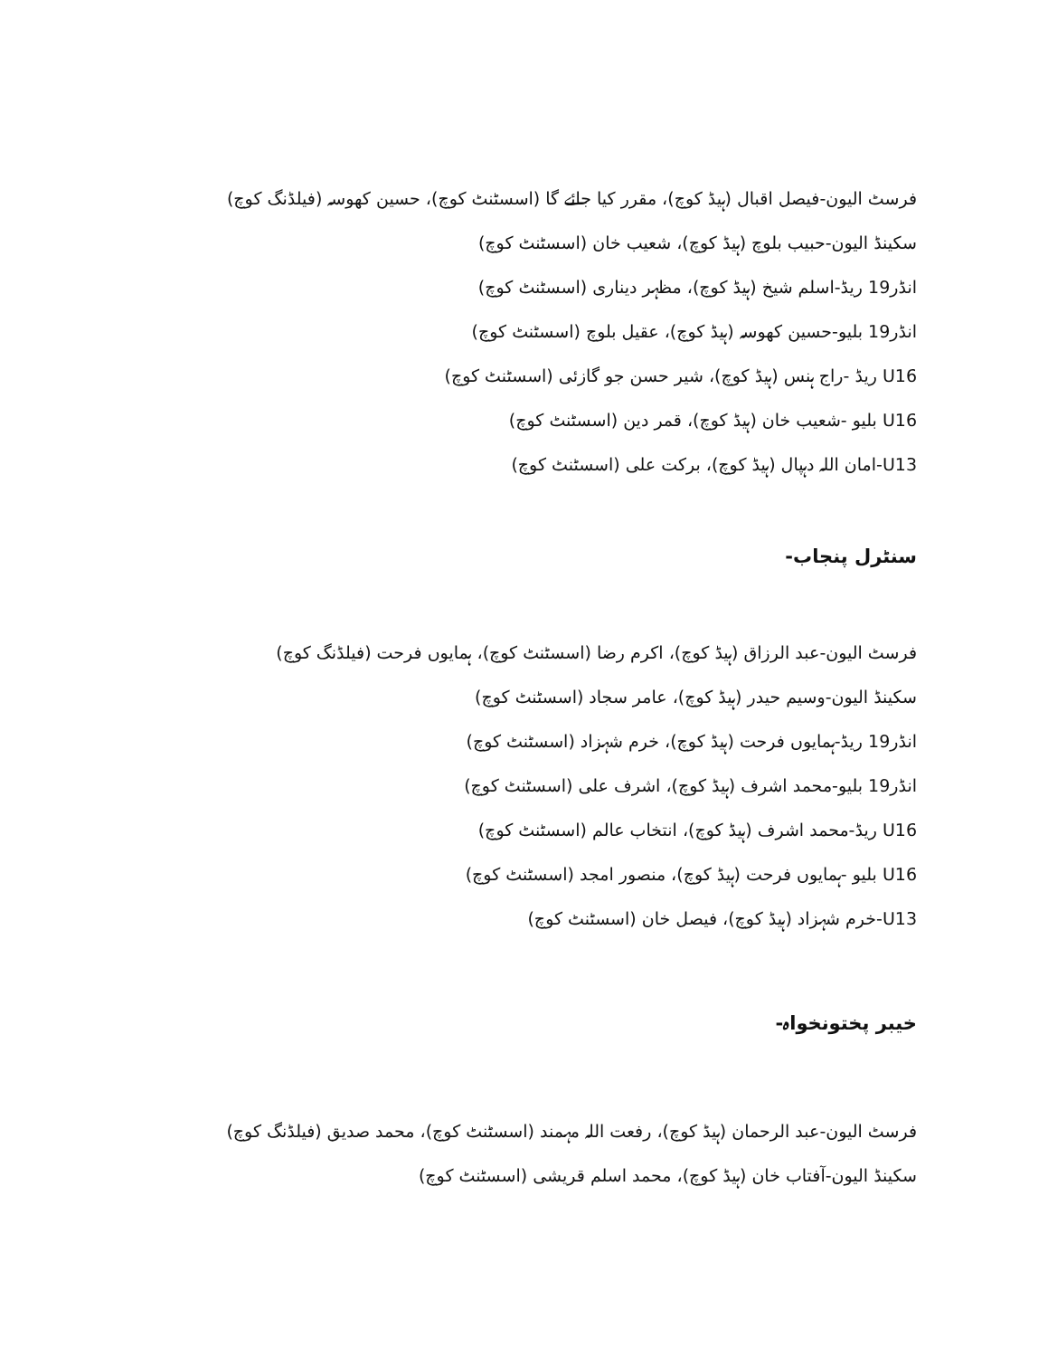فرسٹ الیون-فیصل اقبال (ہیڈ کوچ)، مقرر کیا جائے گا (اسسٹنٹ کوچ)، حسین کھوسہ (فیلڈنگ کوچ)
سکینڈ الیون-حبیب بلوچ (ہیڈ کوچ)، شعیب خان (اسسٹنٹ کوچ)
انڈر19 ریڈ-اسلم شیخ (ہیڈ کوچ)، مظہر دیناری (اسسٹنٹ کوچ)
انڈر19 بلیو-حسین کھوسہ (ہیڈ کوچ)، عقیل بلوچ (اسسٹنٹ کوچ)
U16 ریڈ -راج ہنس (ہیڈ کوچ)، شیر حسن جو گازئی (اسسٹنٹ کوچ)
U16 بلیو -شعیب خان (ہیڈ کوچ)، قمر دین (اسسٹنٹ کوچ)
U13-امان اللہ دہپال (ہیڈ کوچ)، برکت علی (اسسٹنٹ کوچ)
سنٹرل پنجاب-
فرسٹ الیون-عبد الرزاق (ہیڈ کوچ)، اکرم رضا (اسسٹنٹ کوچ)، ہمایوں فرحت (فیلڈنگ کوچ)
سکینڈ الیون-وسیم حیدر (ہیڈ کوچ)، عامر سجاد (اسسٹنٹ کوچ)
انڈر19 ریڈ-ہمایوں فرحت (ہیڈ کوچ)، خرم شہزاد (اسسٹنٹ کوچ)
انڈر19 بلیو-محمد اشرف (ہیڈ کوچ)، اشرف علی (اسسٹنٹ کوچ)
U16 ریڈ-محمد اشرف (ہیڈ کوچ)، انتخاب عالم (اسسٹنٹ کوچ)
U16 بلیو -ہمایوں فرحت (ہیڈ کوچ)، منصور امجد (اسسٹنٹ کوچ)
U13-خرم شہزاد (ہیڈ کوچ)، فیصل خان (اسسٹنٹ کوچ)
خیبر پختونخواہ-
فرسٹ الیون-عبد الرحمان (ہیڈ کوچ)، رفعت اللہ مہمند (اسسٹنٹ کوچ)، محمد صدیق (فیلڈنگ کوچ)
سکینڈ الیون-آفتاب خان (ہیڈ کوچ)، محمد اسلم قریشی (اسسٹنٹ کوچ)